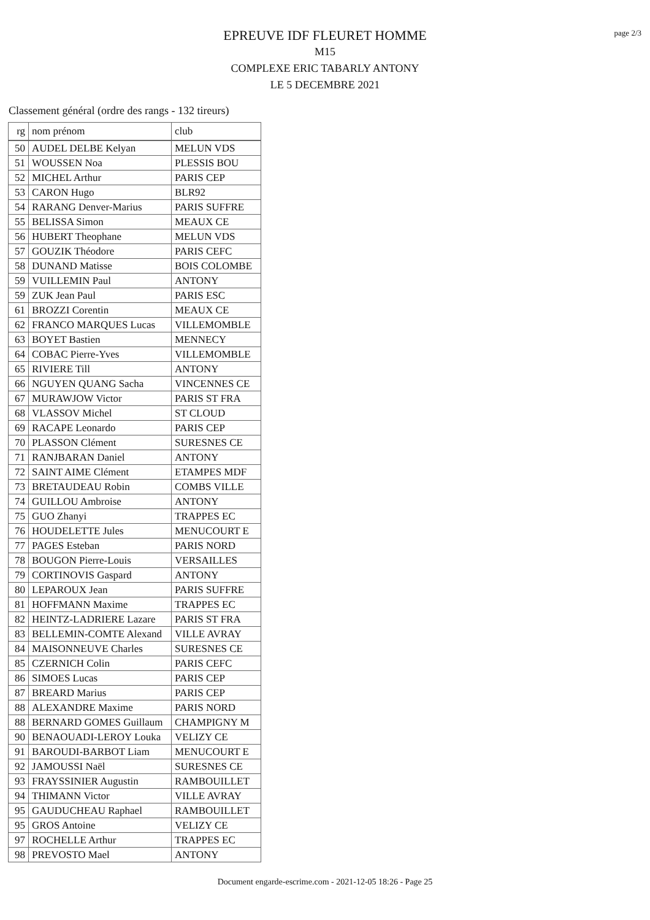page 2/3
EPREUVE IDF FLEURET HOMME
M15
COMPLEXE ERIC TABARLY ANTONY
LE 5 DECEMBRE 2021
Classement général (ordre des rangs - 132 tireurs)
| rg | nom prénom | club |
| --- | --- | --- |
| 50 | AUDEL DELBE Kelyan | MELUN VDS |
| 51 | WOUSSEN Noa | PLESSIS BOU |
| 52 | MICHEL Arthur | PARIS CEP |
| 53 | CARON Hugo | BLR92 |
| 54 | RARANG Denver-Marius | PARIS SUFFRE |
| 55 | BELISSA Simon | MEAUX CE |
| 56 | HUBERT Theophane | MELUN VDS |
| 57 | GOUZIK Théodore | PARIS CEFC |
| 58 | DUNAND Matisse | BOIS COLOMBE |
| 59 | VUILLEMIN Paul | ANTONY |
| 59 | ZUK Jean Paul | PARIS ESC |
| 61 | BROZZI Corentin | MEAUX CE |
| 62 | FRANCO MARQUES Lucas | VILLEMOMBLE |
| 63 | BOYET Bastien | MENNECY |
| 64 | COBAC Pierre-Yves | VILLEMOMBLE |
| 65 | RIVIERE Till | ANTONY |
| 66 | NGUYEN QUANG Sacha | VINCENNES CE |
| 67 | MURAWJOW Victor | PARIS ST FRA |
| 68 | VLASSOV Michel | ST CLOUD |
| 69 | RACAPE Leonardo | PARIS CEP |
| 70 | PLASSON Clément | SURESNES CE |
| 71 | RANJBARAN Daniel | ANTONY |
| 72 | SAINT AIME Clément | ETAMPES MDF |
| 73 | BRETAUDEAU Robin | COMBS VILLE |
| 74 | GUILLOU Ambroise | ANTONY |
| 75 | GUO Zhanyi | TRAPPES EC |
| 76 | HOUDELETTE Jules | MENUCOURT E |
| 77 | PAGES Esteban | PARIS NORD |
| 78 | BOUGON Pierre-Louis | VERSAILLES |
| 79 | CORTINOVIS Gaspard | ANTONY |
| 80 | LEPAROUX Jean | PARIS SUFFRE |
| 81 | HOFFMANN Maxime | TRAPPES EC |
| 82 | HEINTZ-LADRIERE Lazare | PARIS ST FRA |
| 83 | BELLEMIN-COMTE Alexand | VILLE AVRAY |
| 84 | MAISONNEUVE Charles | SURESNES CE |
| 85 | CZERNICH Colin | PARIS CEFC |
| 86 | SIMOES Lucas | PARIS CEP |
| 87 | BREARD Marius | PARIS CEP |
| 88 | ALEXANDRE Maxime | PARIS NORD |
| 88 | BERNARD GOMES Guillaum | CHAMPIGNY M |
| 90 | BENAOUADI-LEROY Louka | VELIZY CE |
| 91 | BAROUDI-BARBOT Liam | MENUCOURT E |
| 92 | JAMOUSSI Naël | SURESNES CE |
| 93 | FRAYSSINIER Augustin | RAMBOUILLET |
| 94 | THIMANN Victor | VILLE AVRAY |
| 95 | GAUDUCHEAU Raphael | RAMBOUILLET |
| 95 | GROS Antoine | VELIZY CE |
| 97 | ROCHELLE Arthur | TRAPPES EC |
| 98 | PREVOSTO Mael | ANTONY |
Document engarde-escrime.com - 2021-12-05 18:26 - Page 25